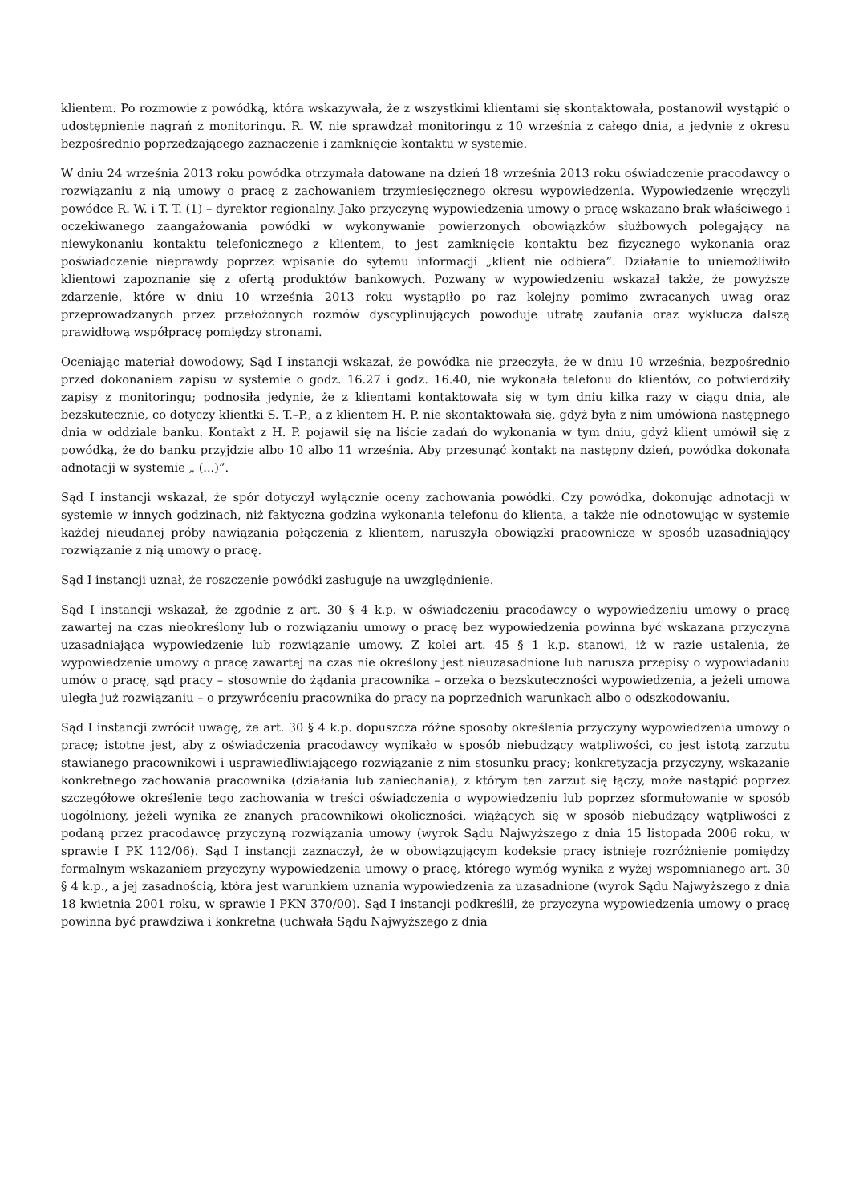klientem. Po rozmowie z powódką, która wskazywała, że z wszystkimi klientami się skontaktowała, postanowił wystąpić o udostępnienie nagrań z monitoringu. R. W. nie sprawdzał monitoringu z 10 września z całego dnia, a jedynie z okresu bezpośrednio poprzedzającego zaznaczenie i zamknięcie kontaktu w systemie.
W dniu 24 września 2013 roku powódka otrzymała datowane na dzień 18 września 2013 roku oświadczenie pracodawcy o rozwiązaniu z nią umowy o pracę z zachowaniem trzymiesięcznego okresu wypowiedzenia. Wypowiedzenie wręczyli powódce R. W. i T. T. (1) – dyrektor regionalny. Jako przyczynę wypowiedzenia umowy o pracę wskazano brak właściwego i oczekiwanego zaangażowania powódki w wykonywanie powierzonych obowiązków służbowych polegający na niewykonaniu kontaktu telefonicznego z klientem, to jest zamknięcie kontaktu bez fizycznego wykonania oraz poświadczenie nieprawdy poprzez wpisanie do sytemu informacji „klient nie odbiera”. Działanie to uniemożliwiło klientowi zapoznanie się z ofertą produktów bankowych. Pozwany w wypowiedzeniu wskazał także, że powyższe zdarzenie, które w dniu 10 września 2013 roku wystąpiło po raz kolejny pomimo zwracanych uwag oraz przeprowadzanych przez przełożonych rozmów dyscyplinujących powoduje utratę zaufania oraz wyklucza dalszą prawidłową współpracę pomiędzy stronami.
Oceniając materiał dowodowy, Sąd I instancji wskazał, że powódka nie przeczyła, że w dniu 10 września, bezpośrednio przed dokonaniem zapisu w systemie o godz. 16.27 i godz. 16.40, nie wykonała telefonu do klientów, co potwierdziły zapisy z monitoringu; podnosiła jedynie, że z klientami kontaktowała się w tym dniu kilka razy w ciągu dnia, ale bezskutecznie, co dotyczy klientki S. T.–P., a z klientem H. P. nie skontaktowała się, gdyż była z nim umówiona następnego dnia w oddziale banku. Kontakt z H. P. pojawił się na liście zadań do wykonania w tym dniu, gdyż klient umówił się z powódką, że do banku przyjdzie albo 10 albo 11 września. Aby przesunąć kontakt na następny dzień, powódka dokonała adnotacji w systemie „ (...)”.
Sąd I instancji wskazał, że spór dotyczył wyłącznie oceny zachowania powódki. Czy powódka, dokonując adnotacji w systemie w innych godzinach, niż faktyczna godzina wykonania telefonu do klienta, a także nie odnotowując w systemie każdej nieudanej próby nawiązania połączenia z klientem, naruszyła obowiązki pracownicze w sposób uzasadniający rozwiązanie z nią umowy o pracę.
Sąd I instancji uznał, że roszczenie powódki zasługuje na uwzględnienie.
Sąd I instancji wskazał, że zgodnie z art. 30 § 4 k.p. w oświadczeniu pracodawcy o wypowiedzeniu umowy o pracę zawartej na czas nieokreślony lub o rozwiązaniu umowy o pracę bez wypowiedzenia powinna być wskazana przyczyna uzasadniająca wypowiedzenie lub rozwiązanie umowy. Z kolei art. 45 § 1 k.p. stanowi, iż w razie ustalenia, że wypowiedzenie umowy o pracę zawartej na czas nie określony jest nieuzasadnione lub narusza przepisy o wypowiadaniu umów o pracę, sąd pracy – stosownie do żądania pracownika – orzeka o bezskuteczności wypowiedzenia, a jeżeli umowa uległa już rozwiązaniu – o przywróceniu pracownika do pracy na poprzednich warunkach albo o odszkodowaniu.
Sąd I instancji zwrócił uwagę, że art. 30 § 4 k.p. dopuszcza różne sposoby określenia przyczyny wypowiedzenia umowy o pracę; istotne jest, aby z oświadczenia pracodawcy wynikało w sposób niebudzący wątpliwości, co jest istotą zarzutu stawianego pracownikowi i usprawiedliwiającego rozwiązanie z nim stosunku pracy; konkretyzacja przyczyny, wskazanie konkretnego zachowania pracownika (działania lub zaniechania), z którym ten zarzut się łączy, może nastąpić poprzez szczegółowe określenie tego zachowania w treści oświadczenia o wypowiedzeniu lub poprzez sformułowanie w sposób uogólniony, jeżeli wynika ze znanych pracownikowi okoliczności, wiążących się w sposób niebudzący wątpliwości z podaną przez pracodawcę przyczyną rozwiązania umowy (wyrok Sądu Najwyższego z dnia 15 listopada 2006 roku, w sprawie I PK 112/06). Sąd I instancji zaznaczył, że w obowiązującym kodeksie pracy istnieje rozróżnienie pomiędzy formalnym wskazaniem przyczyny wypowiedzenia umowy o pracę, którego wymóg wynika z wyżej wspomnianego art. 30 § 4 k.p., a jej zasadnością, która jest warunkiem uznania wypowiedzenia za uzasadnione (wyrok Sądu Najwyższego z dnia 18 kwietnia 2001 roku, w sprawie I PKN 370/00). Sąd I instancji podkreślił, że przyczyna wypowiedzenia umowy o pracę powinna być prawdziwa i konkretna (uchwała Sądu Najwyższego z dnia